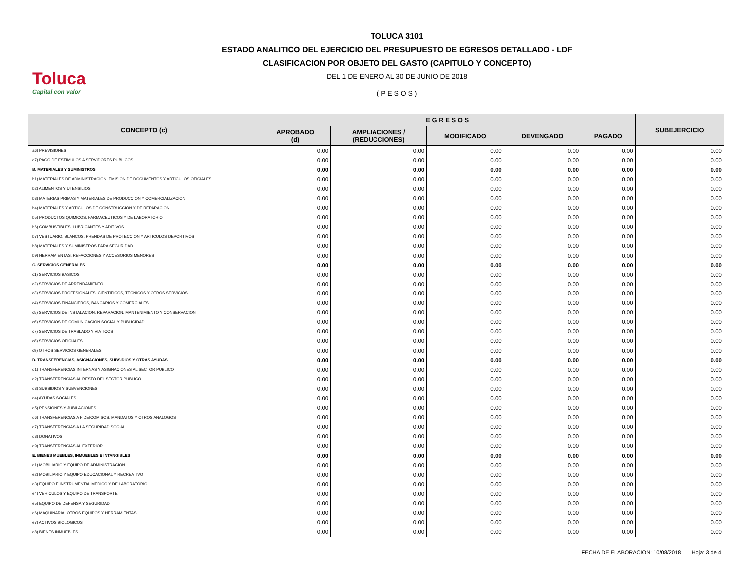Toluca
Capital con valor
TOLUCA 3101
ESTADO ANALITICO DEL EJERCICIO DEL PRESUPUESTO DE EGRESOS DETALLADO - LDF
CLASIFICACION POR OBJETO DEL GASTO (CAPITULO Y CONCEPTO)
DEL 1 DE ENERO AL 30 DE JUNIO DE 2018
( P E S O S )
| CONCEPTO (c) | E G R E S O S | | | | | SUBEJERCICIO |
| --- | --- | --- | --- | --- | --- | --- |
| | APROBADO (d) | AMPLIACIONES / (REDUCCIONES) | MODIFICADO | DEVENGADO | PAGADO | |
| a6) PREVISIONES | 0.00 | 0.00 | 0.00 | 0.00 | 0.00 | 0.00 |
| a7) PAGO DE ESTIMULOS A SERVIDORES PUBLICOS | 0.00 | 0.00 | 0.00 | 0.00 | 0.00 | 0.00 |
| B. MATERIALES Y SUMINISTROS | 0.00 | 0.00 | 0.00 | 0.00 | 0.00 | 0.00 |
| b1) MATERIALES DE ADMINISTRACION, EMISION DE DOCUMENTOS Y ARTICULOS OFICIALES | 0.00 | 0.00 | 0.00 | 0.00 | 0.00 | 0.00 |
| b2) ALIMENTOS Y UTENSILIOS | 0.00 | 0.00 | 0.00 | 0.00 | 0.00 | 0.00 |
| b3) MATERIAS PRIMAS Y MATERIALES DE PRODUCCION Y COMERCIALIZACION | 0.00 | 0.00 | 0.00 | 0.00 | 0.00 | 0.00 |
| b4) MATERIALES Y ARTICULOS DE CONSTRUCCION Y DE REPARACION | 0.00 | 0.00 | 0.00 | 0.00 | 0.00 | 0.00 |
| b5) PRODUCTOS QUIMICOS, FARMACEUTICOS Y DE LABORATORIO | 0.00 | 0.00 | 0.00 | 0.00 | 0.00 | 0.00 |
| b6) COMBUSTIBLES, LUBRICANTES Y ADITIVOS | 0.00 | 0.00 | 0.00 | 0.00 | 0.00 | 0.00 |
| b7) VESTUARIO, BLANCOS, PRENDAS DE PROTECCION Y ARTICULOS DEPORTIVOS | 0.00 | 0.00 | 0.00 | 0.00 | 0.00 | 0.00 |
| b8) MATERIALES Y SUMINISTROS PARA SEGURIDAD | 0.00 | 0.00 | 0.00 | 0.00 | 0.00 | 0.00 |
| b9) HERRAMIENTAS, REFACCIONES Y ACCESORIOS MENORES | 0.00 | 0.00 | 0.00 | 0.00 | 0.00 | 0.00 |
| C. SERVICIOS GENERALES | 0.00 | 0.00 | 0.00 | 0.00 | 0.00 | 0.00 |
| c1) SERVICIOS BASICOS | 0.00 | 0.00 | 0.00 | 0.00 | 0.00 | 0.00 |
| c2) SERVICIOS DE ARRENDAMIENTO | 0.00 | 0.00 | 0.00 | 0.00 | 0.00 | 0.00 |
| c3) SERVICIOS PROFESIONALES, CIENTIFICOS, TECNICOS Y OTROS SERVICIOS | 0.00 | 0.00 | 0.00 | 0.00 | 0.00 | 0.00 |
| c4) SERVICIOS FINANCIEROS, BANCARIOS Y COMERCIALES | 0.00 | 0.00 | 0.00 | 0.00 | 0.00 | 0.00 |
| c5) SERVICIOS DE INSTALACION, REPARACION, MANTENIMIENTO Y CONSERVACION | 0.00 | 0.00 | 0.00 | 0.00 | 0.00 | 0.00 |
| c6) SERVICIOS DE COMUNICACIÓN SOCIAL Y PUBLICIDAD | 0.00 | 0.00 | 0.00 | 0.00 | 0.00 | 0.00 |
| c7) SERVICIOS DE TRASLADO Y VIATICOS | 0.00 | 0.00 | 0.00 | 0.00 | 0.00 | 0.00 |
| c8) SERVICIOS OFICIALES | 0.00 | 0.00 | 0.00 | 0.00 | 0.00 | 0.00 |
| c9) OTROS SERVICIOS GENERALES | 0.00 | 0.00 | 0.00 | 0.00 | 0.00 | 0.00 |
| D. TRANSFERENCIAS, ASIGNACIONES, SUBSIDIOS Y OTRAS AYUDAS | 0.00 | 0.00 | 0.00 | 0.00 | 0.00 | 0.00 |
| d1) TRANSFERENCIAS INTERNAS Y ASIGNACIONES AL SECTOR PUBLICO | 0.00 | 0.00 | 0.00 | 0.00 | 0.00 | 0.00 |
| d2) TRANSFERENCIAS AL RESTO DEL SECTOR PUBLICO | 0.00 | 0.00 | 0.00 | 0.00 | 0.00 | 0.00 |
| d3) SUBSIDIOS Y SUBVENCIONES | 0.00 | 0.00 | 0.00 | 0.00 | 0.00 | 0.00 |
| d4) AYUDAS SOCIALES | 0.00 | 0.00 | 0.00 | 0.00 | 0.00 | 0.00 |
| d5) PENSIONES Y JUBILACIONES | 0.00 | 0.00 | 0.00 | 0.00 | 0.00 | 0.00 |
| d6) TRANSFERENCIAS A FIDEICOMISOS, MANDATOS Y OTROS ANALOGOS | 0.00 | 0.00 | 0.00 | 0.00 | 0.00 | 0.00 |
| d7) TRANSFERENCIAS A LA SEGURIDAD SOCIAL | 0.00 | 0.00 | 0.00 | 0.00 | 0.00 | 0.00 |
| d8) DONATIVOS | 0.00 | 0.00 | 0.00 | 0.00 | 0.00 | 0.00 |
| d9) TRANSFERENCIAS AL EXTERIOR | 0.00 | 0.00 | 0.00 | 0.00 | 0.00 | 0.00 |
| E. BIENES MUEBLES, INMUEBLES E INTANGIBLES | 0.00 | 0.00 | 0.00 | 0.00 | 0.00 | 0.00 |
| e1) MOBILIARIO Y EQUIPO DE ADMINISTRACION | 0.00 | 0.00 | 0.00 | 0.00 | 0.00 | 0.00 |
| e2) MOBILIARIO Y EQUIPO EDUCACIONAL Y RECREATIVO | 0.00 | 0.00 | 0.00 | 0.00 | 0.00 | 0.00 |
| e3) EQUIPO E INSTRUMENTAL MEDICO Y DE LABORATORIO | 0.00 | 0.00 | 0.00 | 0.00 | 0.00 | 0.00 |
| e4) VEHICULOS Y EQUIPO DE TRANSPORTE | 0.00 | 0.00 | 0.00 | 0.00 | 0.00 | 0.00 |
| e5) EQUIPO DE DEFENSA Y SEGURIDAD | 0.00 | 0.00 | 0.00 | 0.00 | 0.00 | 0.00 |
| e6) MAQUINARIA, OTROS EQUIPOS Y HERRAMIENTAS | 0.00 | 0.00 | 0.00 | 0.00 | 0.00 | 0.00 |
| e7) ACTIVOS BIOLOGICOS | 0.00 | 0.00 | 0.00 | 0.00 | 0.00 | 0.00 |
| e8) BIENES INMUEBLES | 0.00 | 0.00 | 0.00 | 0.00 | 0.00 | 0.00 |
FECHA DE ELABORACION: 10/08/2018 Hoja: 3 de 4